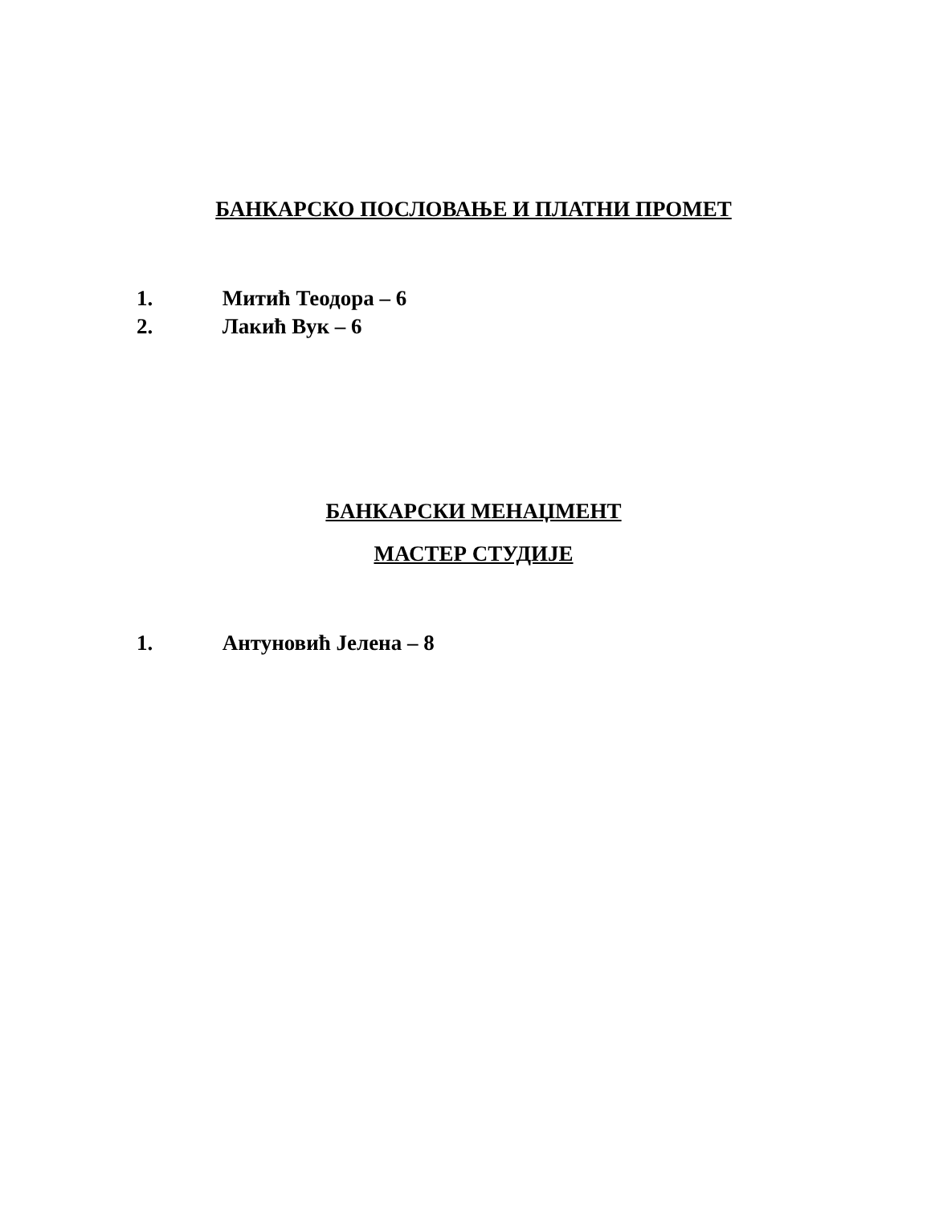БАНКАРСКО ПОСЛОВАЊЕ И ПЛАТНИ ПРОМЕТ
1. Митић Теодора – 6
2. Лакић Вук – 6
БАНКАРСКИ МЕНАЏМЕНТ
МАСТЕР СТУДИЈЕ
1. Антуновић Јелена – 8